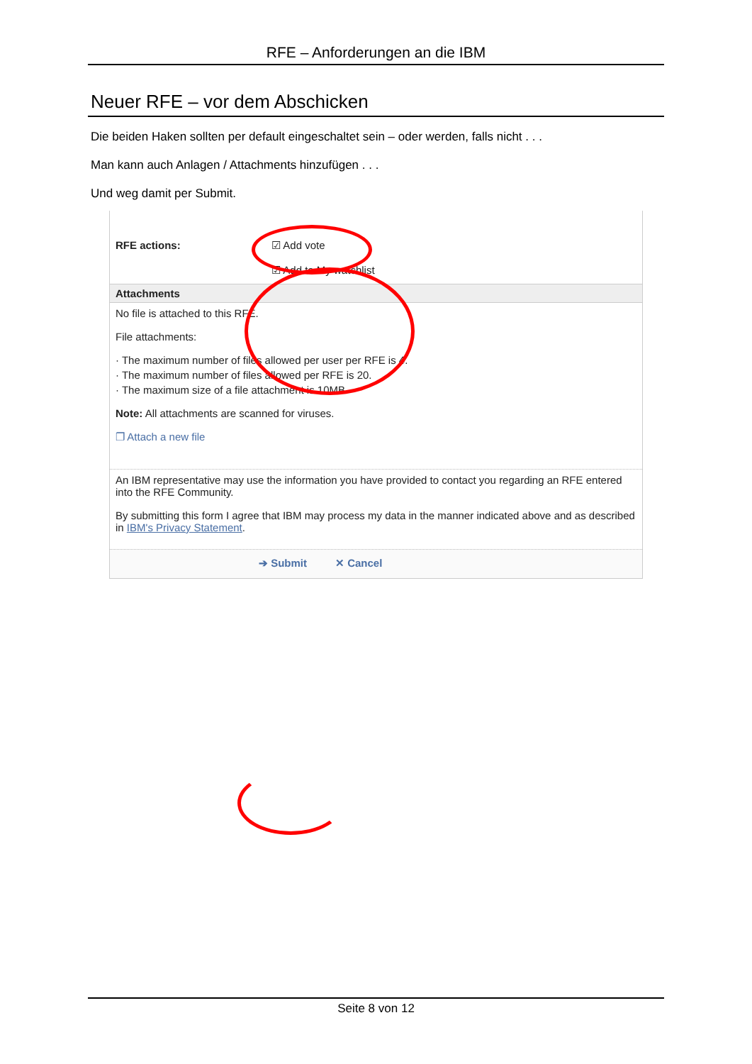RFE – Anforderungen an die IBM
Neuer RFE – vor dem Abschicken
Die beiden Haken sollten per default eingeschaltet sein – oder werden, falls nicht . . .
Man kann auch Anlagen / Attachments hinzufügen . . .
Und weg damit per Submit.
RFE actions: ☑ Add vote
☑ Add to My watchlist
Attachments
No file is attached to this RFE.
File attachments:
· The maximum number of files allowed per user per RFE is 4.
· The maximum number of files allowed per RFE is 20.
· The maximum size of a file attachment is 10MB.
Note: All attachments are scanned for viruses.
❐ Attach a new file
An IBM representative may use the information you have provided to contact you regarding an RFE entered into the RFE Community.
By submitting this form I agree that IBM may process my data in the manner indicated above and as described in IBM's Privacy Statement.
➔ Submit ✕ Cancel
Seite 8 von 12